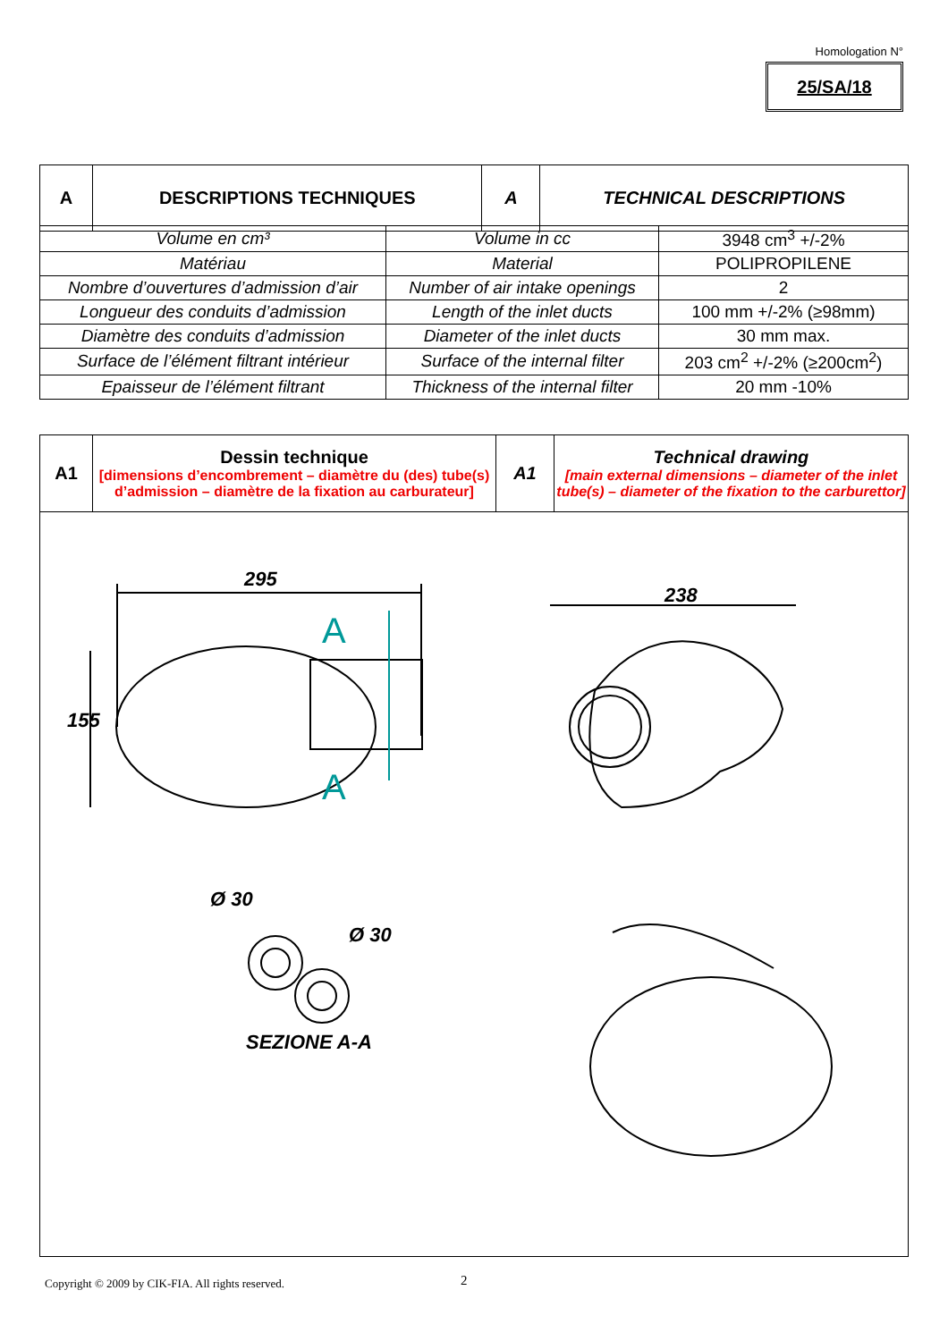Homologation N°
25/SA/18
| A | DESCRIPTIONS TECHNIQUES | A | TECHNICAL DESCRIPTIONS |
| Volume en cm³ | Volume in cc | 3948 cm<sup>3</sup> +/-2% |
| Matériau | Material | POLIPROPILENE |
| Nombre d’ouvertures d’admission d’air | Number of air intake openings | 2 |
| Longueur des conduits d’admission | Length of the inlet ducts | 100 mm +/-2% (≥98mm) |
| Diamètre des conduits d’admission | Diameter of the inlet ducts | 30 mm max. |
| Surface de l’élément filtrant intérieur | Surface of the internal filter | 203 cm<sup>2</sup> +/-2% (≥200cm<sup>2</sup>) |
| Epaisseur de l’élément filtrant | Thickness of the internal filter | 20 mm -10% |
| A1 | Dessin technique [dimensions d’encombrement – diamètre du (des) tube(s) d’admission – diamètre de la fixation au carburateur] | A1 | Technical drawing [main external dimensions – diameter of the inlet tube(s) – diameter of the fixation to the carburettor] |
| 295 238 155 A A Ø 30 Ø 30 SEZIONE A-A | | | |
Copyright © 2009 by CIK-FIA. All rights reserved.
2